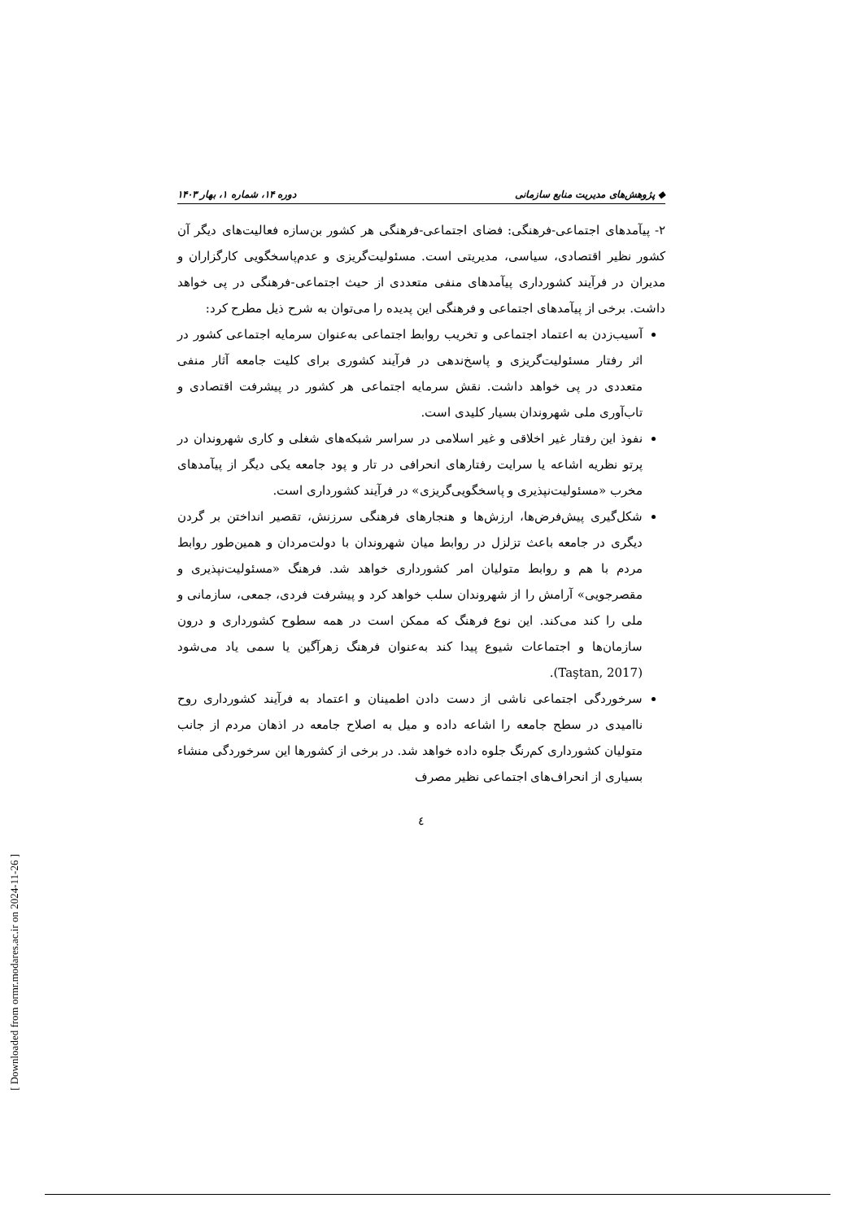◆ پژوهش‌های مدیریت منابع سازمانی دوره ۱۴، شماره ۱، بهار ۱۴۰۳
۲- پیآمدهای اجتماعی-فرهنگی: فضای اجتماعی-فرهنگی هر کشور بن‌سازه فعالیت‌های دیگر آن کشور نظیر اقتصادی، سیاسی، مدیریتی است. مسئولیت‌گریزی و عدم‌پاسخگویی کارگزاران و مدیران در فرآیند کشورداری پیآمدهای منفی متعددی از حیث اجتماعی-فرهنگی در پی خواهد داشت. برخی از پیآمدهای اجتماعی و فرهنگی این پدیده را می‌توان به شرح ذیل مطرح کرد:
آسیب‌زدن به اعتماد اجتماعی و تخریب روابط اجتماعی به‌عنوان سرمایه اجتماعی کشور در اثر رفتار مسئولیت‌گریزی و پاسخ‌ندهی در فرآیند کشوری برای کلیت جامعه آثار منفی متعددی در پی خواهد داشت. نقش سرمایه اجتماعی هر کشور در پیشرفت اقتصادی و تاب‌آوری ملی شهروندان بسیار کلیدی است.
نفوذ این رفتار غیر اخلاقی و غیر اسلامی در سراسر شبکه‌های شغلی و کاری شهروندان در پرتو نظریه اشاعه یا سرایت رفتارهای انحرافی در تار و پود جامعه یکی دیگر از پیآمدهای مخرب «مسئولیت‌نپذیری و پاسخگویی‌گریزی» در فرآیند کشورداری است.
شکل‌گیری پیش‌فرض‌ها، ارزش‌ها و هنجارهای فرهنگی سرزنش، تقصیر انداختن بر گردن دیگری در جامعه باعث تزلزل در روابط میان شهروندان با دولت‌مردان و همین‌طور روابط مردم با هم و روابط متولیان امر کشورداری خواهد شد. فرهنگ «مسئولیت‌نپذیری و مقصرجویی» آرامش را از شهروندان سلب خواهد کرد و پیشرفت فردی، جمعی، سازمانی و ملی را کند می‌کند. این نوع فرهنگ که ممکن است در همه سطوح کشورداری و درون سازمان‌ها و اجتماعات شیوع پیدا کند به‌عنوان فرهنگ زهرآگین یا سمی یاد می‌شود (Taştan, 2017).
سرخوردگی اجتماعی ناشی از دست دادن اطمینان و اعتماد به فرآیند کشورداری روح ناامیدی در سطح جامعه را اشاعه داده و میل به اصلاح جامعه در اذهان مردم از جانب متولیان کشورداری کم‌رنگ جلوه داده خواهد شد. در برخی از کشورها این سرخوردگی منشاء بسیاری از انحراف‌های اجتماعی نظیر مصرف
٤
[ Downloaded from ormr.modares.ac.ir on 2024-11-26 ]